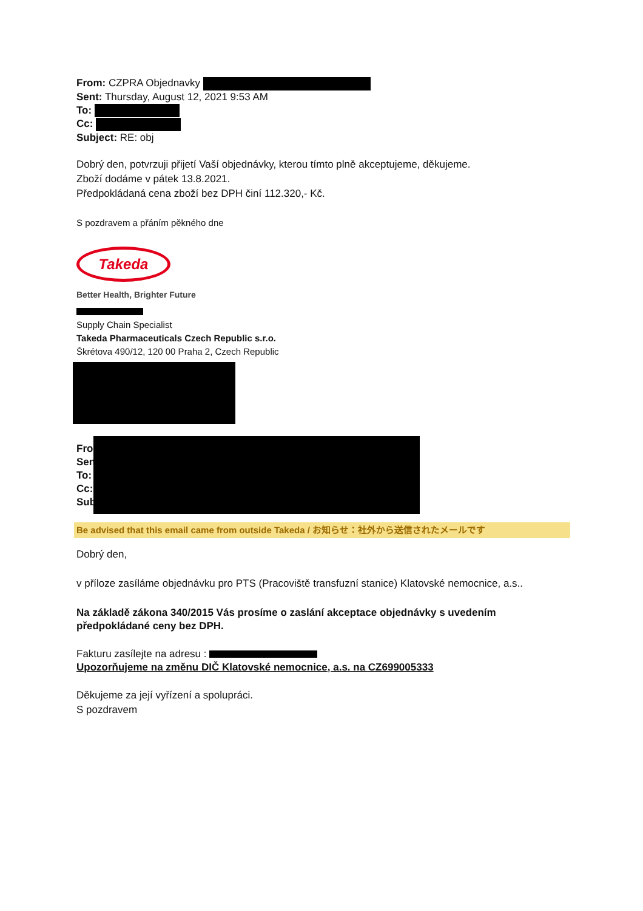From: CZPRA Objednavky
Sent: Thursday, August 12, 2021 9:53 AM
To:
Cc:
Subject: RE: obj
Dobrý den, potvrzuji přijetí Vaší objednávky, kterou tímto plně akceptujeme, děkujeme.
Zboží dodáme v pátek 13.8.2021.
Předpokládaná cena zboží bez DPH činí 112.320,- Kč.
S pozdravem a přáním pěkného dne
Takeda
Better Health, Brighter Future
Supply Chain Specialist
Takeda Pharmaceuticals Czech Republic s.r.o.
Škrétova 490/12, 120 00 Praha 2, Czech Republic
Fro
Sen
To:
Cc:
Sub
Be advised that this email came from outside Takeda / お知らせ：社外から送信されたメールです
Dobrý den,
v příloze zasíláme objednávku pro PTS (Pracoviště transfuzní stanice) Klatovské nemocnice, a.s..
Na základě zákona 340/2015 Vás prosíme o zaslání akceptace objednávky s uvedením předpokládané ceny bez DPH.
Fakturu zasílejte na adresu :
Upozorňujeme na změnu DIČ Klatovské nemocnice, a.s. na CZ699005333
Děkujeme za její vyřízení a spolupráci.
S pozdravem